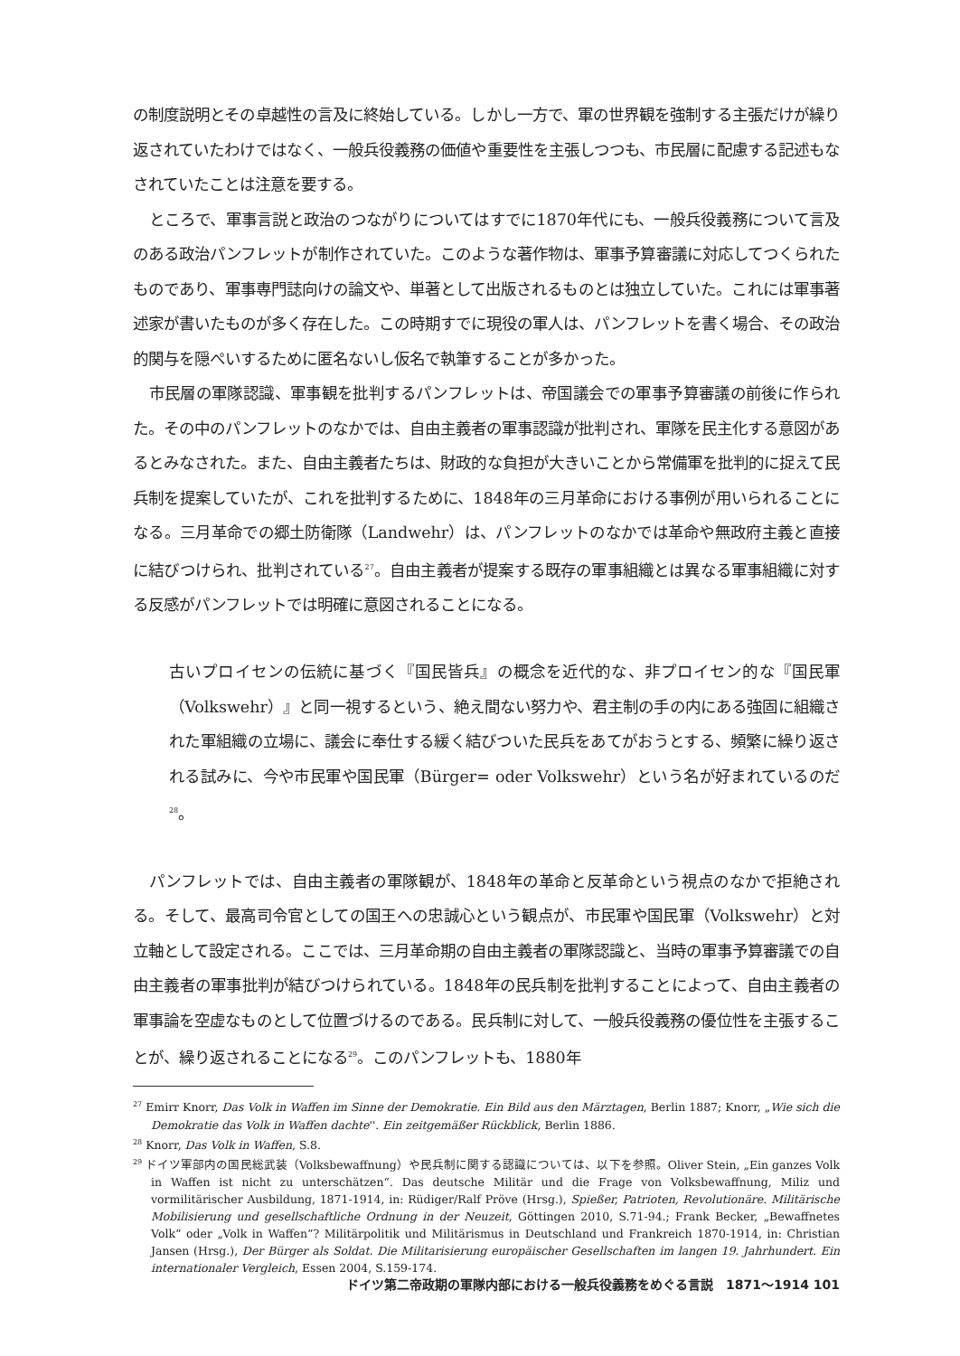の制度説明とその卓越性の言及に終始している。しかし一方で、軍の世界観を強制する主張だけが繰り返されていたわけではなく、一般兵役義務の価値や重要性を主張しつつも、市民層に配慮する記述もなされていたことは注意を要する。
ところで、軍事言説と政治のつながりについてはすでに1870年代にも、一般兵役義務について言及のある政治パンフレットが制作されていた。このような著作物は、軍事予算審議に対応してつくられたものであり、軍事専門誌向けの論文や、単著として出版されるものとは独立していた。これには軍事著述家が書いたものが多く存在した。この時期すでに現役の軍人は、パンフレットを書く場合、その政治的関与を隠ぺいするために匿名ないし仮名で執筆することが多かった。
市民層の軍隊認識、軍事観を批判するパンフレットは、帝国議会での軍事予算審議の前後に作られた。その中のパンフレットのなかでは、自由主義者の軍事認識が批判され、軍隊を民主化する意図があるとみなされた。また、自由主義者たちは、財政的な負担が大きいことから常備軍を批判的に捉えて民兵制を提案していたが、これを批判するために、1848年の三月革命における事例が用いられることになる。三月革命での郷土防衛隊（Landwehr）は、パンフレットのなかでは革命や無政府主義と直接に結びつけられ、批判されている<sup>27</sup>。自由主義者が提案する既存の軍事組織とは異なる軍事組織に対する反感がパンフレットでは明確に意図されることになる。
古いプロイセンの伝統に基づく『国民皆兵』の概念を近代的な、非プロイセン的な『国民軍（Volkswehr）』と同一視するという、絶え間ない努力や、君主制の手の内にある強固に組織された軍組織の立場に、議会に奉仕する緩く結びついた民兵をあてがおうとする、頻繁に繰り返される試みに、今や市民軍や国民軍（Bürger= oder Volkswehr）という名が好まれているのだ<sup>28</sup>。
パンフレットでは、自由主義者の軍隊観が、1848年の革命と反革命という視点のなかで拒絶される。そして、最高司令官としての国王への忠誠心という観点が、市民軍や国民軍（Volkswehr）と対立軸として設定される。ここでは、三月革命期の自由主義者の軍隊認識と、当時の軍事予算審議での自由主義者の軍事批判が結びつけられている。1848年の民兵制を批判することによって、自由主義者の軍事論を空虚なものとして位置づけるのである。民兵制に対して、一般兵役義務の優位性を主張することが、繰り返されることになる<sup>29</sup>。このパンフレットも、1880年
<sup>27</sup> Emirr Knorr, Das Volk in Waffen im Sinne der Demokratie. Ein Bild aus den Märztagen, Berlin 1887; Knorr, „Wie sich die Demokratie das Volk in Waffen dachte''. Ein zeitgemäßer Rückblick, Berlin 1886.
<sup>28</sup> Knorr, Das Volk in Waffen, S.8.
<sup>29</sup> ドイツ軍部内の国民総武装（Volksbewaffnung）や民兵制に関する認識については、以下を参照。Oliver Stein, „Ein ganzes Volk in Waffen ist nicht zu unterschätzen“. Das deutsche Militär und die Frage von Volksbewaffnung, Miliz und vormilitärischer Ausbildung, 1871-1914, in: Rüdiger/Ralf Pröve (Hrsg.), Spießer, Patrioten, Revolutionäre. Militärische Mobilisierung und gesellschaftliche Ordnung in der Neuzeit, Göttingen 2010, S.71-94.; Frank Becker, „Bewaffnetes Volk“ oder „Volk in Waffen“? Militärpolitik und Militärismus in Deutschland und Frankreich 1870-1914, in: Christian Jansen (Hrsg.), Der Bürger als Soldat. Die Militarisierung europäischer Gesellschaften im langen 19. Jahrhundert. Ein internationaler Vergleich, Essen 2004, S.159-174.
ドイツ第二帝政期の軍隊内部における一般兵役義務をめぐる言説　1871～1914 101